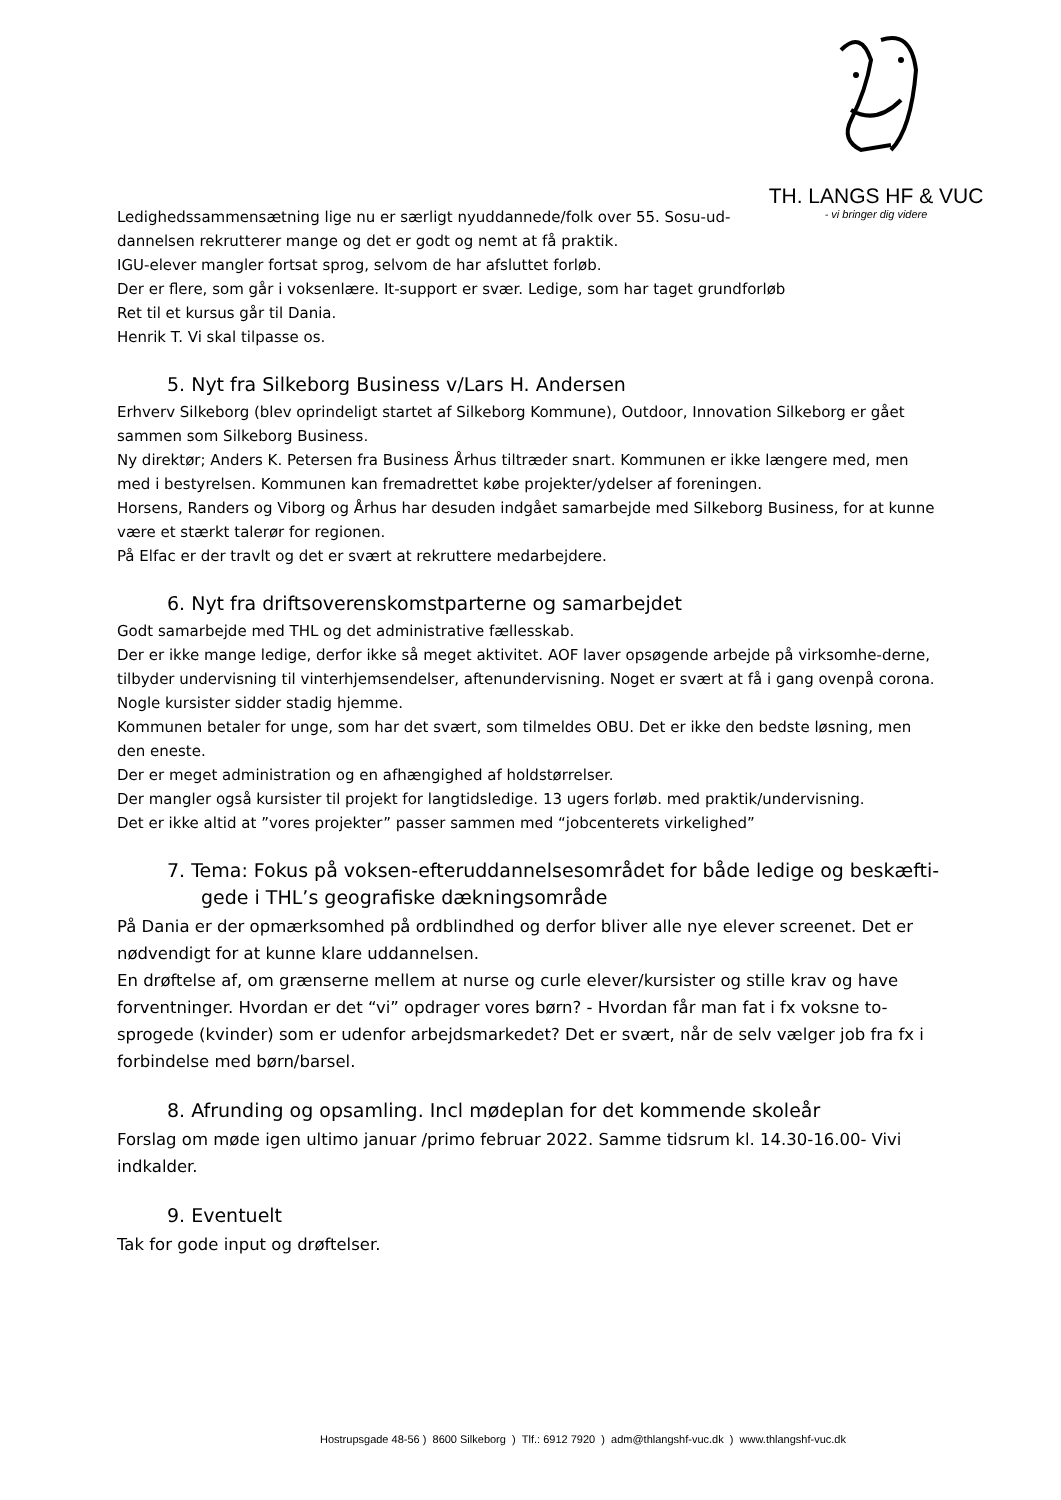TH. LANGS HF & VUC
- vi bringer dig videre
Ledighedssammensætning lige nu er særligt nyuddannede/folk over 55. Sosu-ud-
dannelsen rekrutterer mange og det er godt og nemt at få praktik.
IGU-elever mangler fortsat sprog, selvom de har afsluttet forløb.
Der er flere, som går i voksenlære. It-support er svær. Ledige, som har taget grundforløb
Ret til et kursus går til Dania.
Henrik T. Vi skal tilpasse os.
5. Nyt fra Silkeborg Business v/Lars H. Andersen
Erhverv Silkeborg (blev oprindeligt startet af Silkeborg Kommune), Outdoor, Innovation Silkeborg er gået sammen som Silkeborg Business.
Ny direktør; Anders K. Petersen fra Business Århus tiltræder snart. Kommunen er ikke længere med, men med i bestyrelsen. Kommunen kan fremadrettet købe projekter/ydelser af foreningen.
Horsens, Randers og Viborg og Århus har desuden indgået samarbejde med Silkeborg Business, for at kunne være et stærkt talerør for regionen.
På Elfac er der travlt og det er svært at rekruttere medarbejdere.
6. Nyt fra driftsoverenskomstparterne og samarbejdet
Godt samarbejde med THL og det administrative fællesskab.
Der er ikke mange ledige, derfor ikke så meget aktivitet. AOF laver opsøgende arbejde på virksomhe-derne, tilbyder undervisning til vinterhjemsendelser, aftenundervisning. Noget er svært at få i gang ovenpå corona. Nogle kursister sidder stadig hjemme.
Kommunen betaler for unge, som har det svært, som tilmeldes OBU. Det er ikke den bedste løsning, men den eneste.
Der er meget administration og en afhængighed af holdstørrelser.
Der mangler også kursister til projekt for langtidsledige. 13 ugers forløb. med praktik/undervisning.
Det er ikke altid at ”vores projekter” passer sammen med “jobcenterets virkelighed”
7. Tema: Fokus på voksen-efteruddannelsesområdet for både ledige og beskæfti-gede i THL’s geografiske dækningsområde
På Dania er der opmærksomhed på ordblindhed og derfor bliver alle nye elever screenet. Det er nødvendigt for at kunne klare uddannelsen.
En drøftelse af, om grænserne mellem at nurse og curle elever/kursister og stille krav og have forventninger. Hvordan er det “vi” opdrager vores børn? - Hvordan får man fat i fx voksne to-sprogede (kvinder) som er udenfor arbejdsmarkedet? Det er svært, når de selv vælger job fra fx i forbindelse med børn/barsel.
8. Afrunding og opsamling. Incl mødeplan for det kommende skoleår
Forslag om møde igen ultimo januar /primo februar 2022. Samme tidsrum kl. 14.30-16.00- Vivi indkalder.
9. Eventuelt
Tak for gode input og drøftelser.
Hostrupsgade 48-56 ) 8600 Silkeborg ) Tlf.: 6912 7920 ) adm@thlangshf-vuc.dk ) www.thlangshf-vuc.dk